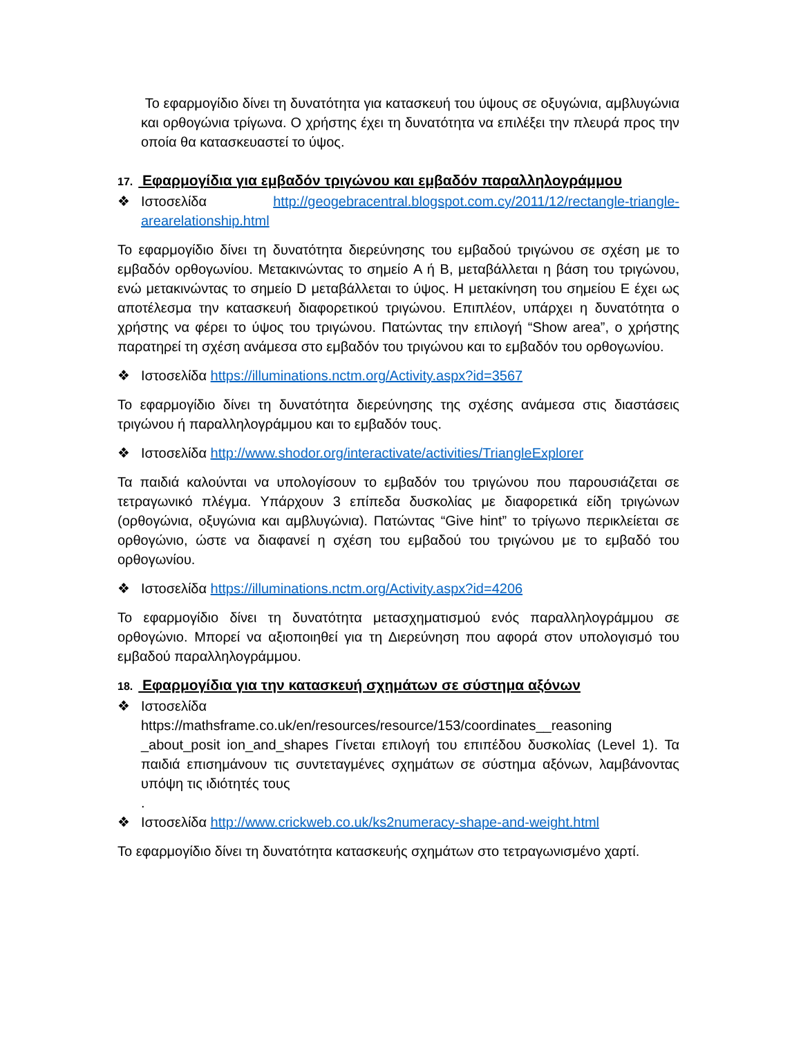Το εφαρμογίδιο δίνει τη δυνατότητα για κατασκευή του ύψους σε οξυγώνια, αμβλυγώνια και ορθογώνια τρίγωνα. Ο χρήστης έχει τη δυνατότητα να επιλέξει την πλευρά προς την οποία θα κατασκευαστεί το ύψος.
17. Εφαρμογίδια για εμβαδόν τριγώνου και εμβαδόν παραλληλογράμμου
❖ Ιστοσελίδα http://geogebracentral.blogspot.com.cy/2011/12/rectangle-triangle-arearelationship.html
Το εφαρμογίδιο δίνει τη δυνατότητα διερεύνησης του εμβαδού τριγώνου σε σχέση με το εμβαδόν ορθογωνίου. Μετακινώντας το σημείο A ή B, μεταβάλλεται η βάση του τριγώνου, ενώ μετακινώντας το σημείο D μεταβάλλεται το ύψος. Η μετακίνηση του σημείου E έχει ως αποτέλεσμα την κατασκευή διαφορετικού τριγώνου. Επιπλέον, υπάρχει η δυνατότητα ο χρήστης να φέρει το ύψος του τριγώνου. Πατώντας την επιλογή “Show area”, ο χρήστης παρατηρεί τη σχέση ανάμεσα στο εμβαδόν του τριγώνου και το εμβαδόν του ορθογωνίου.
❖ Ιστοσελίδα https://illuminations.nctm.org/Activity.aspx?id=3567
Το εφαρμογίδιο δίνει τη δυνατότητα διερεύνησης της σχέσης ανάμεσα στις διαστάσεις τριγώνου ή παραλληλογράμμου και το εμβαδόν τους.
❖ Ιστοσελίδα http://www.shodor.org/interactivate/activities/TriangleExplorer
Τα παιδιά καλούνται να υπολογίσουν το εμβαδόν του τριγώνου που παρουσιάζεται σε τετραγωνικό πλέγμα. Υπάρχουν 3 επίπεδα δυσκολίας με διαφορετικά είδη τριγώνων (ορθογώνια, οξυγώνια και αμβλυγώνια). Πατώντας “Give hint” το τρίγωνο περικλείεται σε ορθογώνιο, ώστε να διαφανεί η σχέση του εμβαδού του τριγώνου με το εμβαδό του ορθογωνίου.
❖ Ιστοσελίδα https://illuminations.nctm.org/Activity.aspx?id=4206
Το εφαρμογίδιο δίνει τη δυνατότητα μετασχηματισμού ενός παραλληλογράμμου σε ορθογώνιο. Μπορεί να αξιοποιηθεί για τη Διερεύνηση που αφορά στον υπολογισμό του εμβαδού παραλληλογράμμου.
18. Εφαρμογίδια για την κατασκευή σχημάτων σε σύστημα αξόνων
❖ Ιστοσελίδα https://mathsframe.co.uk/en/resources/resource/153/coordinates__reasoning _about_posit ion_and_shapes Γίνεται επιλογή του επιπέδου δυσκολίας (Level 1). Τα παιδιά επισημάνουν τις συντεταγμένες σχημάτων σε σύστημα αξόνων, λαμβάνοντας υπόψη τις ιδιότητές τους
.
❖ Ιστοσελίδα http://www.crickweb.co.uk/ks2numeracy-shape-and-weight.html
Το εφαρμογίδιο δίνει τη δυνατότητα κατασκευής σχημάτων στο τετραγωνισμένο χαρτί.